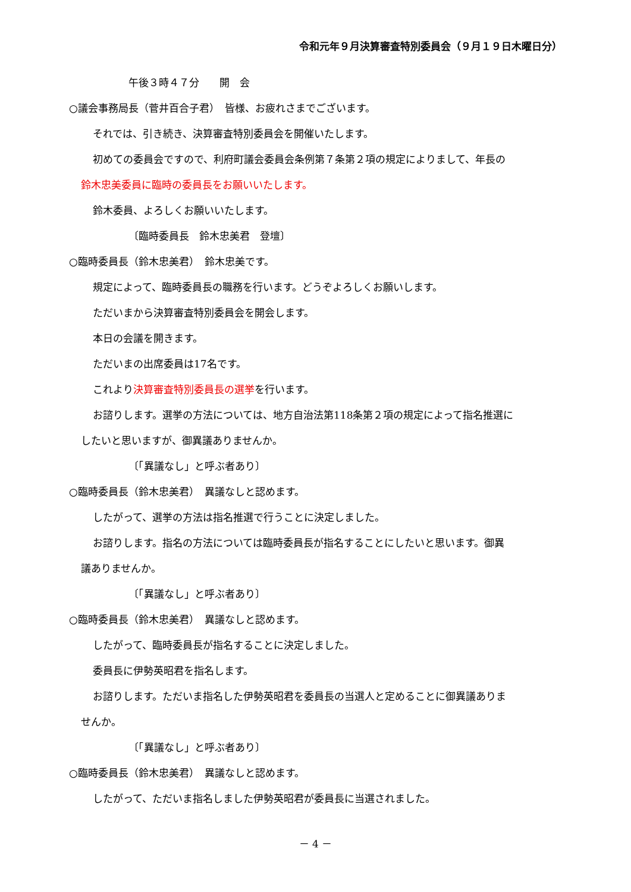令和元年９月決算審査特別委員会（９月１９日木曜日分）
午後３時４７分　　開　会
○議会事務局長（菅井百合子君）　皆様、お疲れさまでございます。
それでは、引き続き、決算審査特別委員会を開催いたします。
初めての委員会ですので、利府町議会委員会条例第７条第２項の規定によりまして、年長の
鈴木忠美委員に臨時の委員長をお願いいたします。
鈴木委員、よろしくお願いいたします。
〔臨時委員長　鈴木忠美君　登壇〕
○臨時委員長（鈴木忠美君）　鈴木忠美です。
規定によって、臨時委員長の職務を行います。どうぞよろしくお願いします。
ただいまから決算審査特別委員会を開会します。
本日の会議を開きます。
ただいまの出席委員は17名です。
これより決算審査特別委員長の選挙を行います。
お諮りします。選挙の方法については、地方自治法第118条第２項の規定によって指名推選に
したいと思いますが、御異議ありませんか。
〔「異議なし」と呼ぶ者あり〕
○臨時委員長（鈴木忠美君）　異議なしと認めます。
したがって、選挙の方法は指名推選で行うことに決定しました。
お諮りします。指名の方法については臨時委員長が指名することにしたいと思います。御異
議ありませんか。
〔「異議なし」と呼ぶ者あり〕
○臨時委員長（鈴木忠美君）　異議なしと認めます。
したがって、臨時委員長が指名することに決定しました。
委員長に伊勢英昭君を指名します。
お諮りします。ただいま指名した伊勢英昭君を委員長の当選人と定めることに御異議ありま
せんか。
〔「異議なし」と呼ぶ者あり〕
○臨時委員長（鈴木忠美君）　異議なしと認めます。
したがって、ただいま指名しました伊勢英昭君が委員長に当選されました。
－ 4 －